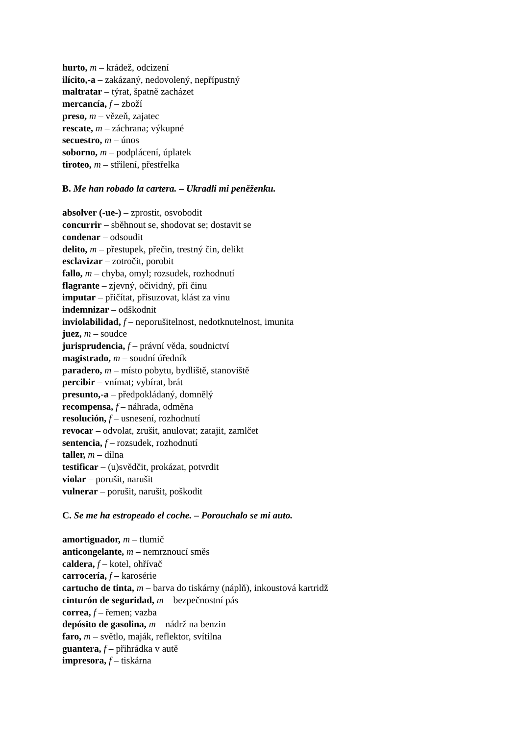hurto, m – krádež, odcizení
ilícito,-a – zakázaný, nedovolený, nepřípustný
maltratar – týrat, špatně zacházet
mercancía, f – zboží
preso, m – vězeň, zajatec
rescate, m – záchrana; výkupné
secuestro, m – únos
soborno, m – podplácení, úplatek
tiroteo, m – střílení, přestřelka
B. Me han robado la cartera. – Ukradli mi peněženku.
absolver (-ue-) – zprostit, osvobodit
concurrir – sběhnout se, shodovat se; dostavit se
condenar – odsoudit
delito, m – přestupek, přečin, trestný čin, delikt
esclavizar – zotročit, porobit
fallo, m – chyba, omyl; rozsudek, rozhodnutí
flagrante – zjevný, očividný, při činu
imputar – přičítat, přisuzovat, klást za vinu
indemnizar – odškodnit
inviolabilidad, f – neporušitelnost, nedotknutelnost, imunita
juez, m – soudce
jurisprudencia, f – právní věda, soudnictví
magistrado, m – soudní úředník
paradero, m – místo pobytu, bydliště, stanoviště
percibir – vnímat; vybírat, brát
presunto,-a – předpokládaný, domnělý
recompensa, f – náhrada, odměna
resolución, f – usnesení, rozhodnutí
revocar – odvolat, zrušit, anulovat; zatajit, zamlčet
sentencia, f – rozsudek, rozhodnutí
taller, m – dílna
testificar – (u)svědčit, prokázat, potvrdit
violar – porušit, narušit
vulnerar – porušit, narušit, poškodit
C. Se me ha estropeado el coche. – Porouchalo se mi auto.
amortiguador, m – tlumič
anticongelante, m – nemrznoucí směs
caldera, f – kotel, ohřívač
carrocería, f – karosérie
cartucho de tinta, m – barva do tiskárny (náplň), inkoustová kartridž
cinturón de seguridad, m – bezpečnostní pás
correa, f – řemen; vazba
depósito de gasolina, m – nádrž na benzin
faro, m – světlo, maják, reflektor, svítilna
guantera, f – přihrádka v autě
impresora, f – tiskárna